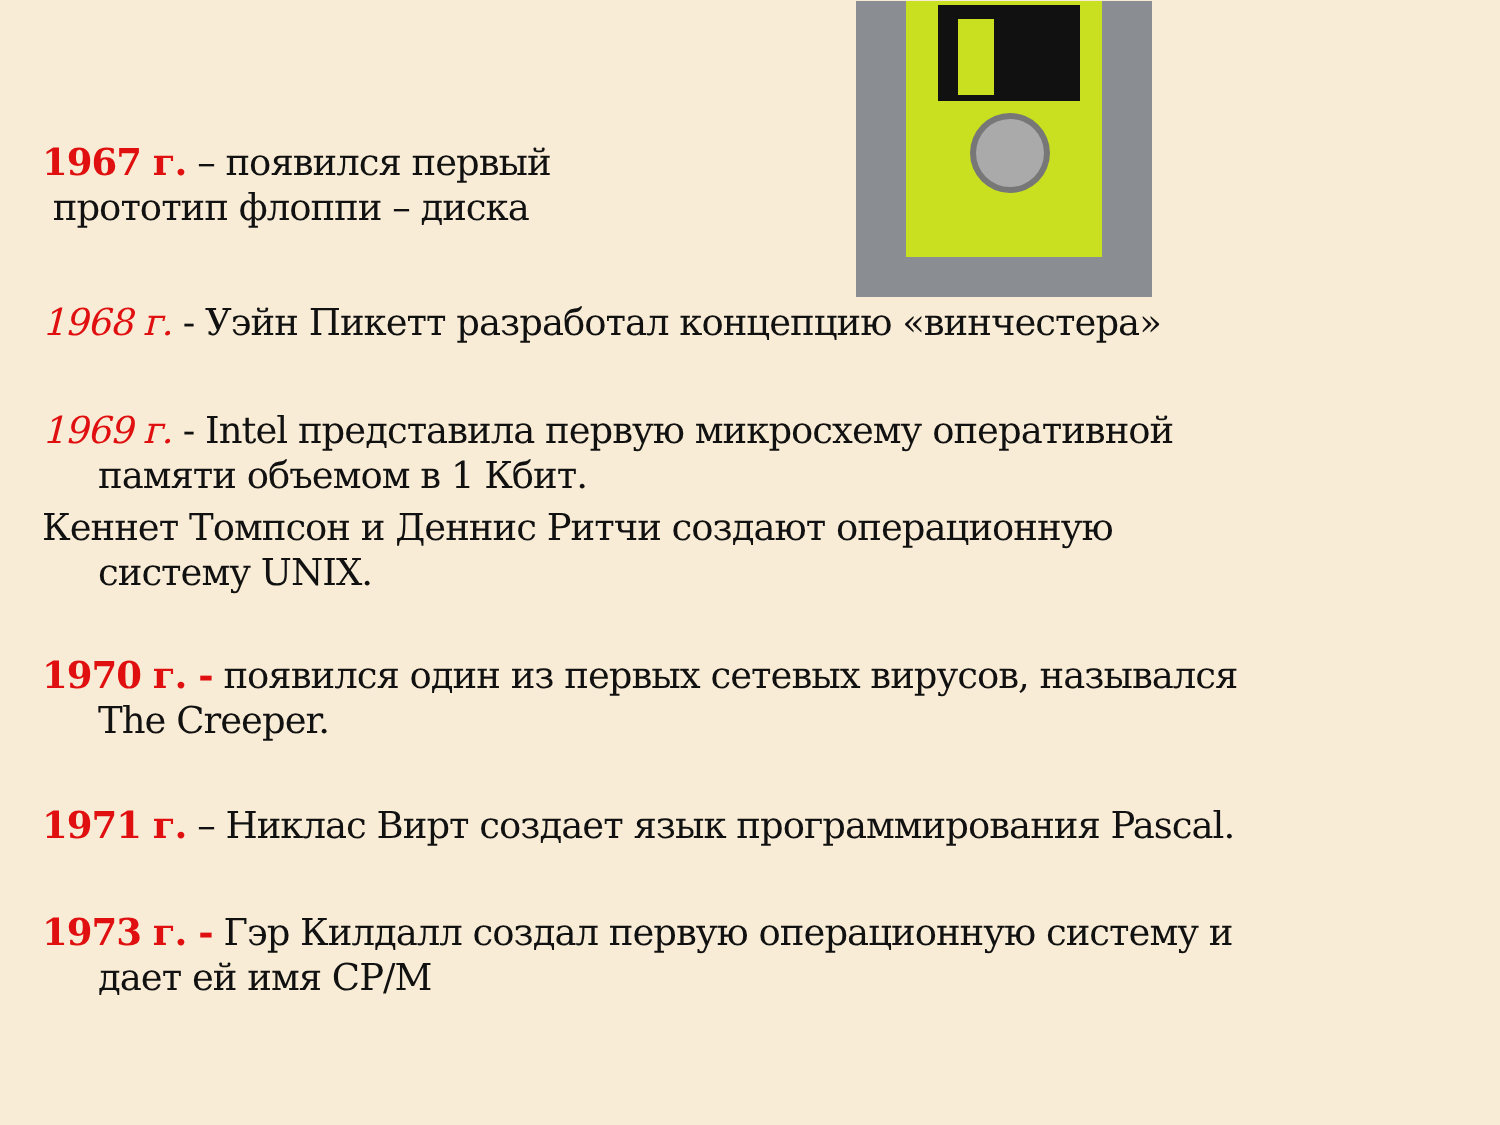1967 г. – появился первый
прототип флоппи – диска
1968 г. - Уэйн Пикетт разработал концепцию «винчестера»
1969 г. - Intel представила первую микросхему оперативной
памяти объемом в 1 Кбит.
Кеннет Томпсон и Деннис Ритчи создают операционную
систему UNIX.
1970 г. - появился один из первых сетевых вирусов, назывался
The Creeper.
1971 г. – Никлас Вирт создает язык программирования Pascal.
1973 г. - Гэр Килдалл создал первую операционную систему и
дает ей имя CP/M